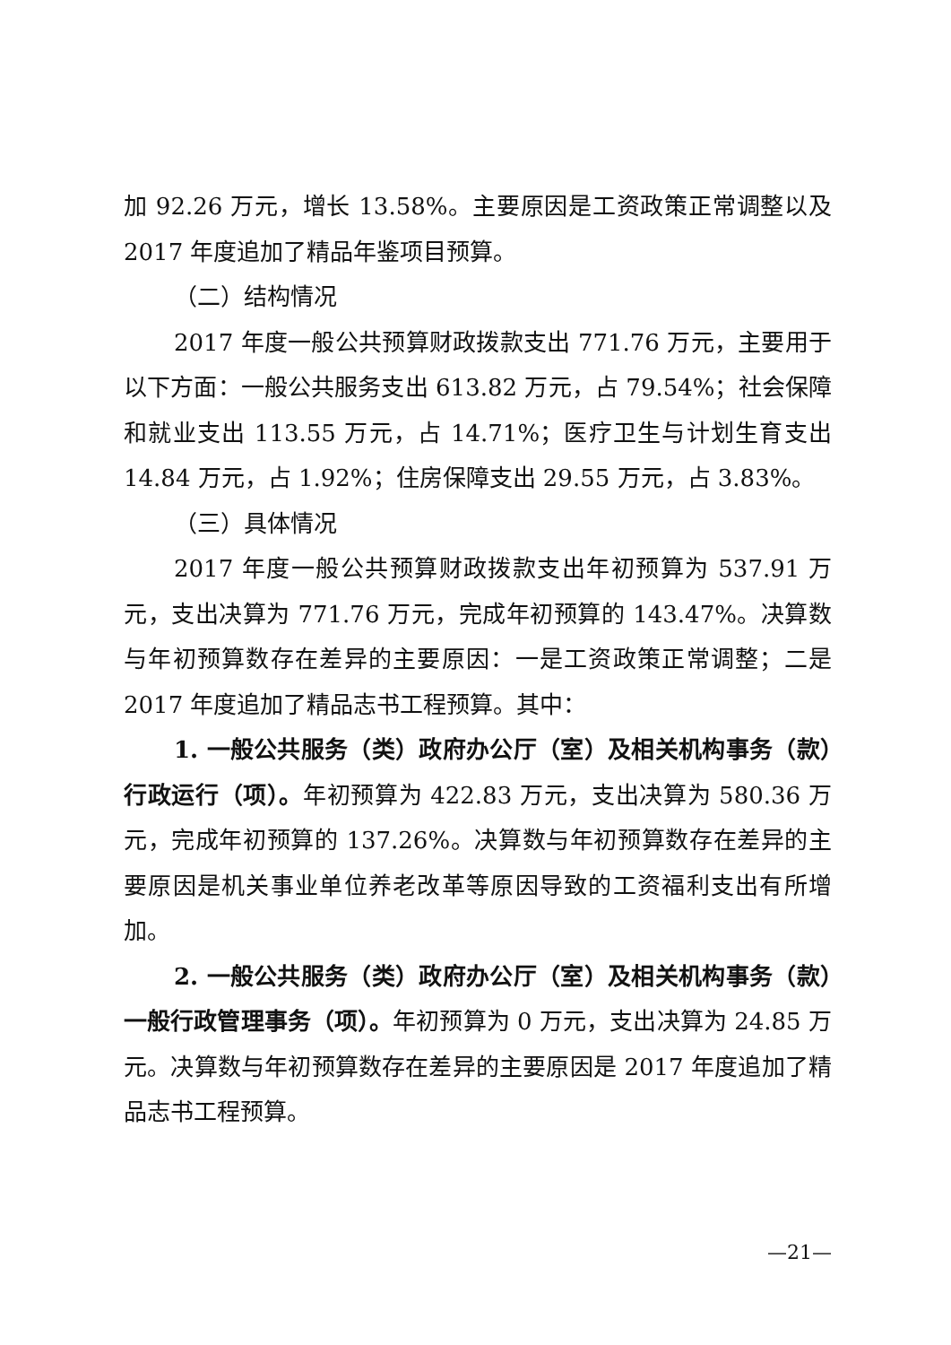加 92.26 万元，增长 13.58%。主要原因是工资政策正常调整以及 2017 年度追加了精品年鉴项目预算。
（二）结构情况
2017 年度一般公共预算财政拨款支出 771.76 万元，主要用于以下方面：一般公共服务支出 613.82 万元，占 79.54%；社会保障和就业支出 113.55 万元，占 14.71%；医疗卫生与计划生育支出 14.84 万元，占 1.92%；住房保障支出 29.55 万元，占 3.83%。
（三）具体情况
2017 年度一般公共预算财政拨款支出年初预算为 537.91 万元，支出决算为 771.76 万元，完成年初预算的 143.47%。决算数与年初预算数存在差异的主要原因：一是工资政策正常调整；二是 2017 年度追加了精品志书工程预算。其中：
1. 一般公共服务（类）政府办公厅（室）及相关机构事务（款）行政运行（项）。年初预算为 422.83 万元，支出决算为 580.36 万元，完成年初预算的 137.26%。决算数与年初预算数存在差异的主要原因是机关事业单位养老改革等原因导致的工资福利支出有所增加。
2. 一般公共服务（类）政府办公厅（室）及相关机构事务（款）一般行政管理事务（项）。年初预算为 0 万元，支出决算为 24.85 万元。决算数与年初预算数存在差异的主要原因是 2017 年度追加了精品志书工程预算。
—21—